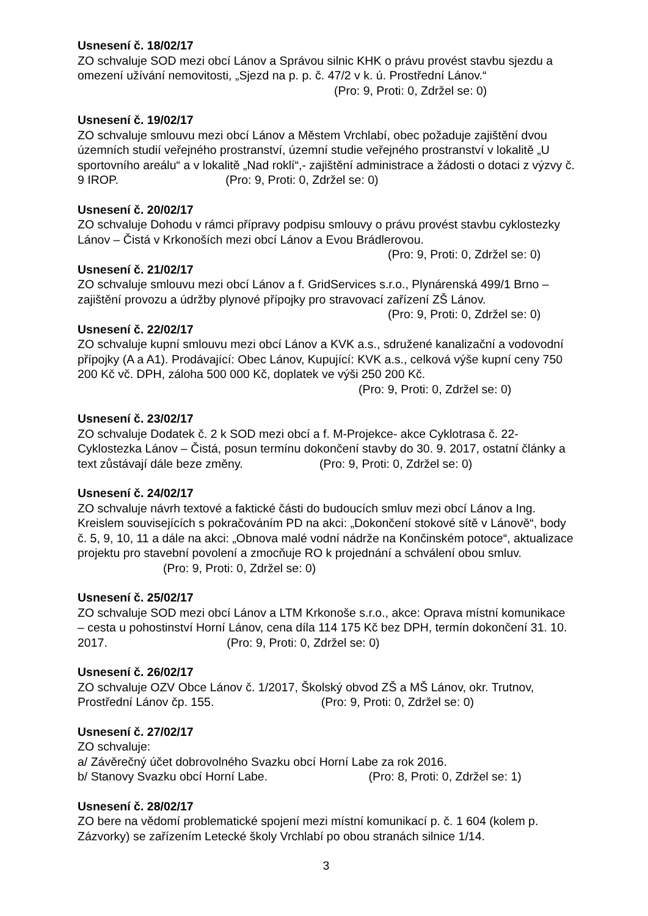Usnesení č. 18/02/17
ZO schvaluje SOD mezi obcí Lánov a Správou silnic KHK o právu provést stavbu sjezdu a omezení užívání nemovitosti, „Sjezd na p. p. č. 47/2 v k. ú. Prostřední Lánov.“ (Pro: 9, Proti: 0, Zdržel se: 0)
Usnesení č. 19/02/17
ZO schvaluje smlouvu mezi obcí Lánov a Městem Vrchlabí, obec požaduje zajištění dvou územních studií veřejného prostranství, územní studie veřejného prostranství v lokalitě „U sportovního areálu“ a v lokalitě „Nad roklí“,- zajištění administrace a žádosti o dotaci z výzvy č. 9 IROP. (Pro: 9, Proti: 0, Zdržel se: 0)
Usnesení č. 20/02/17
ZO schvaluje Dohodu v rámci přípravy podpisu smlouvy o právu provést stavbu cyklostezky Lánov – Čistá v Krkonoších mezi obcí Lánov a Evou Brádlerovou.
(Pro: 9, Proti: 0, Zdržel se: 0)
Usnesení č. 21/02/17
ZO schvaluje smlouvu mezi obcí Lánov a f. GridServices s.r.o., Plynárenská 499/1 Brno – zajištění provozu a údržby plynové přípojky pro stravovací zařízení ZŠ Lánov.
(Pro: 9, Proti: 0, Zdržel se: 0)
Usnesení č. 22/02/17
ZO schvaluje kupní smlouvu mezi obcí Lánov a KVK a.s., sdružené kanalizační a vodovodní přípojky (A a A1). Prodávající: Obec Lánov, Kupující: KVK a.s., celková výše kupní ceny 750 200 Kč vč. DPH, záloha 500 000 Kč, doplatek ve výši 250 200 Kč. (Pro: 9, Proti: 0, Zdržel se: 0)
Usnesení č. 23/02/17
ZO schvaluje Dodatek č. 2 k SOD mezi obcí a f. M-Projekce- akce Cyklotrasa č. 22-Cyklostezka Lánov – Čistá, posun termínu dokončení stavby do 30. 9. 2017, ostatní články a text zůstávají dále beze změny. (Pro: 9, Proti: 0, Zdržel se: 0)
Usnesení č. 24/02/17
ZO schvaluje návrh textové a faktické části do budoucích smluv mezi obcí Lánov a Ing. Kreislem souvisejících s pokračováním PD na akci: „Dokončení stokové sítě v Lánově“, body č. 5, 9, 10, 11 a dále na akci: „Obnova malé vodní nádrže na Končinském potoce“, aktualizace projektu pro stavební povolení a zmocňuje RO k projednání a schválení obou smluv. (Pro: 9, Proti: 0, Zdržel se: 0)
Usnesení č. 25/02/17
ZO schvaluje SOD mezi obcí Lánov a LTM Krkonoše s.r.o., akce: Oprava místní komunikace – cesta u pohostinství Horní Lánov, cena díla 114 175 Kč bez DPH, termín dokončení 31. 10. 2017. (Pro: 9, Proti: 0, Zdržel se: 0)
Usnesení č. 26/02/17
ZO schvaluje OZV Obce Lánov č. 1/2017, Školský obvod ZŠ a MŠ Lánov, okr. Trutnov, Prostřední Lánov čp. 155. (Pro: 9, Proti: 0, Zdržel se: 0)
Usnesení č. 27/02/17
ZO schvaluje:
a/ Závěrečný účet dobrovolného Svazku obcí Horní Labe za rok 2016.
b/ Stanovy Svazku obcí Horní Labe. (Pro: 8, Proti: 0, Zdržel se: 1)
Usnesení č. 28/02/17
ZO bere na vědomí problematické spojení mezi místní komunikací p. č. 1 604 (kolem p. Zázvorky) se zařízením Letecké školy Vrchlabí po obou stranách silnice 1/14.
3